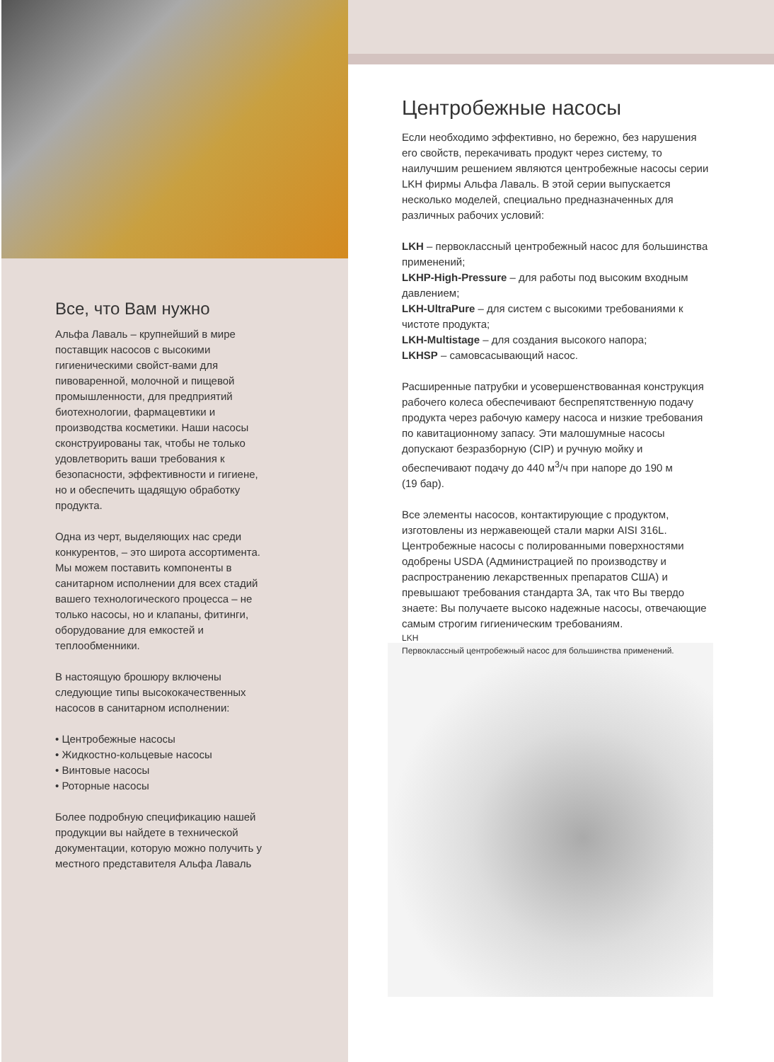Все, что Вам нужно
Альфа Лаваль – крупнейший в мире поставщик насосов с высокими гигиеническими свойст-вами для пивоваренной, молочной и пищевой промышленности, для предприятий биотехнологии, фармацевтики и производства косметики. Наши насосы сконструированы так, чтобы не только удовлетворить ваши требования к безопасности, эффективности и гигиене, но и обеспечить щадящую обработку продукта.
Одна из черт, выделяющих нас среди конкурентов, – это широта ассортимента. Мы можем поставить компоненты в санитарном исполнении для всех стадий вашего технологического процесса – не только насосы, но и клапаны, фитинги, оборудование для емкостей и теплообменники.
В настоящую брошюру включены следующие типы высококачественных насосов в санитарном исполнении:
• Центробежные насосы
• Жидкостно-кольцевые насосы
• Винтовые насосы
• Роторные насосы
Более подробную спецификацию нашей продукции вы найдете в технической документации, которую можно получить у местного представителя Альфа Лаваль
Центробежные насосы
Если необходимо эффективно, но бережно, без нарушения его свойств, перекачивать продукт через систему, то наилучшим решением являются центробежные насосы серии LKH фирмы Альфа Лаваль. В этой серии выпускается несколько моделей, специально предназначенных для различных рабочих условий:
LKH – первоклассный центробежный насос для большинства применений;
LKHP-High-Pressure – для работы под высоким входным давлением;
LKH-UltraPure – для систем с высокими требованиями к чистоте продукта;
LKH-Multistage – для создания высокого напора;
LKHSP – самовсасывающий насос.
Расширенные патрубки и усовершенствованная конструкция рабочего колеса обеспечивают беспрепятственную подачу продукта через рабочую камеру насоса и низкие требования по кавитационному запасу. Эти малошумные насосы допускают безразборную (CIP) и ручную мойку и обеспечивают подачу до 440 м<sup>3</sup>/ч при напоре до 190 м
(19 бар).
Все элементы насосов, контактирующие с продуктом, изготовлены из нержавеющей стали марки AISI 316L. Центробежные насосы с полированными поверхностями одобрены USDA (Администрацией по производству и распространению лекарственных препаратов США) и превышают требования стандарта 3А, так что Вы твердо знаете: Вы получаете высоко надежные насосы, отвечающие самым строгим гигиеническим требованиям.
LKH
Первоклассный центробежный насос для большинства применений.